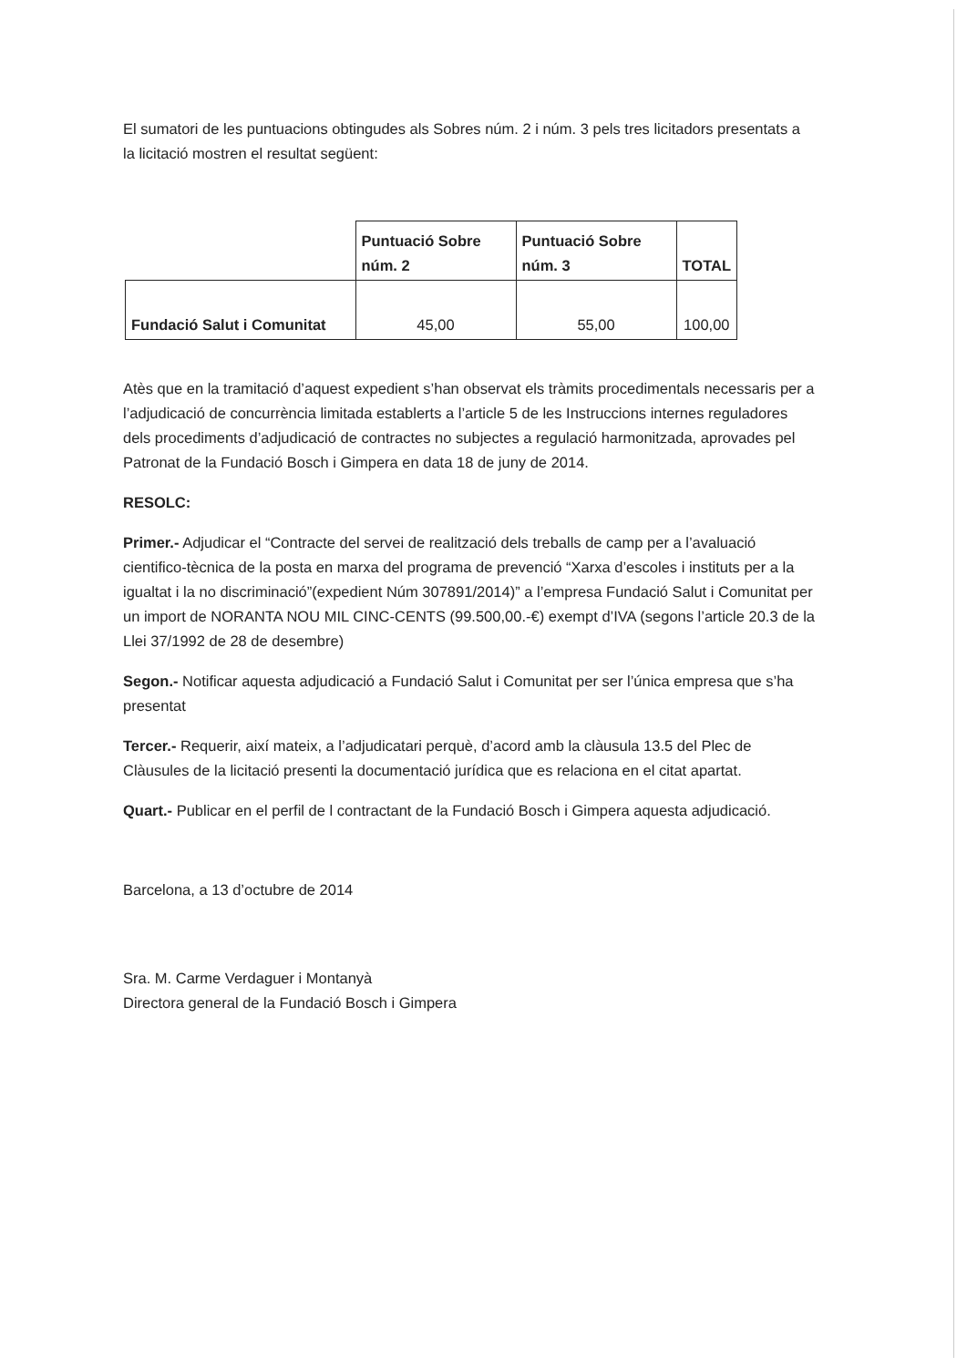El sumatori de les puntuacions obtingudes als Sobres núm. 2 i núm. 3 pels tres licitadors presentats a la licitació mostren el resultat següent:
| | Puntuació Sobre núm. 2 | Puntuació Sobre núm. 3 | TOTAL |
| --- | --- | --- | --- |
| Fundació Salut i Comunitat | 45,00 | 55,00 | 100,00 |
Atès que en la tramitació d’aquest expedient s’han observat els tràmits procedimentals necessaris per a l’adjudicació de concurrència limitada establerts a l’article 5 de les Instruccions internes reguladores dels procediments d’adjudicació de contractes no subjectes a regulació harmonitzada, aprovades pel Patronat de la Fundació Bosch i Gimpera en data 18 de juny de 2014.
RESOLC:
Primer.- Adjudicar el “Contracte del servei de realització dels treballs de camp per a l’avaluació cientifico-tècnica de la posta en marxa del programa de prevenció “Xarxa d’escoles i instituts per a la igualtat i la no discriminació”(expedient Núm 307891/2014)” a l’empresa Fundació Salut i Comunitat per un import de NORANTA NOU MIL CINC-CENTS (99.500,00.-€) exempt d’IVA (segons l’article 20.3 de la Llei 37/1992 de 28 de desembre)
Segon.- Notificar aquesta adjudicació a Fundació Salut i Comunitat per ser l’única empresa que s’ha presentat
Tercer.- Requerir, així mateix, a l’adjudicatari perquè, d’acord amb la clàusula 13.5 del Plec de Clàusules de la licitació presenti la documentació jurídica que es relaciona en el citat apartat.
Quart.- Publicar en el perfil de l contractant de la Fundació Bosch i Gimpera aquesta adjudicació.
Barcelona, a 13 d’octubre de 2014
Sra. M. Carme Verdaguer i Montanyà
Directora general de la Fundació Bosch i Gimpera